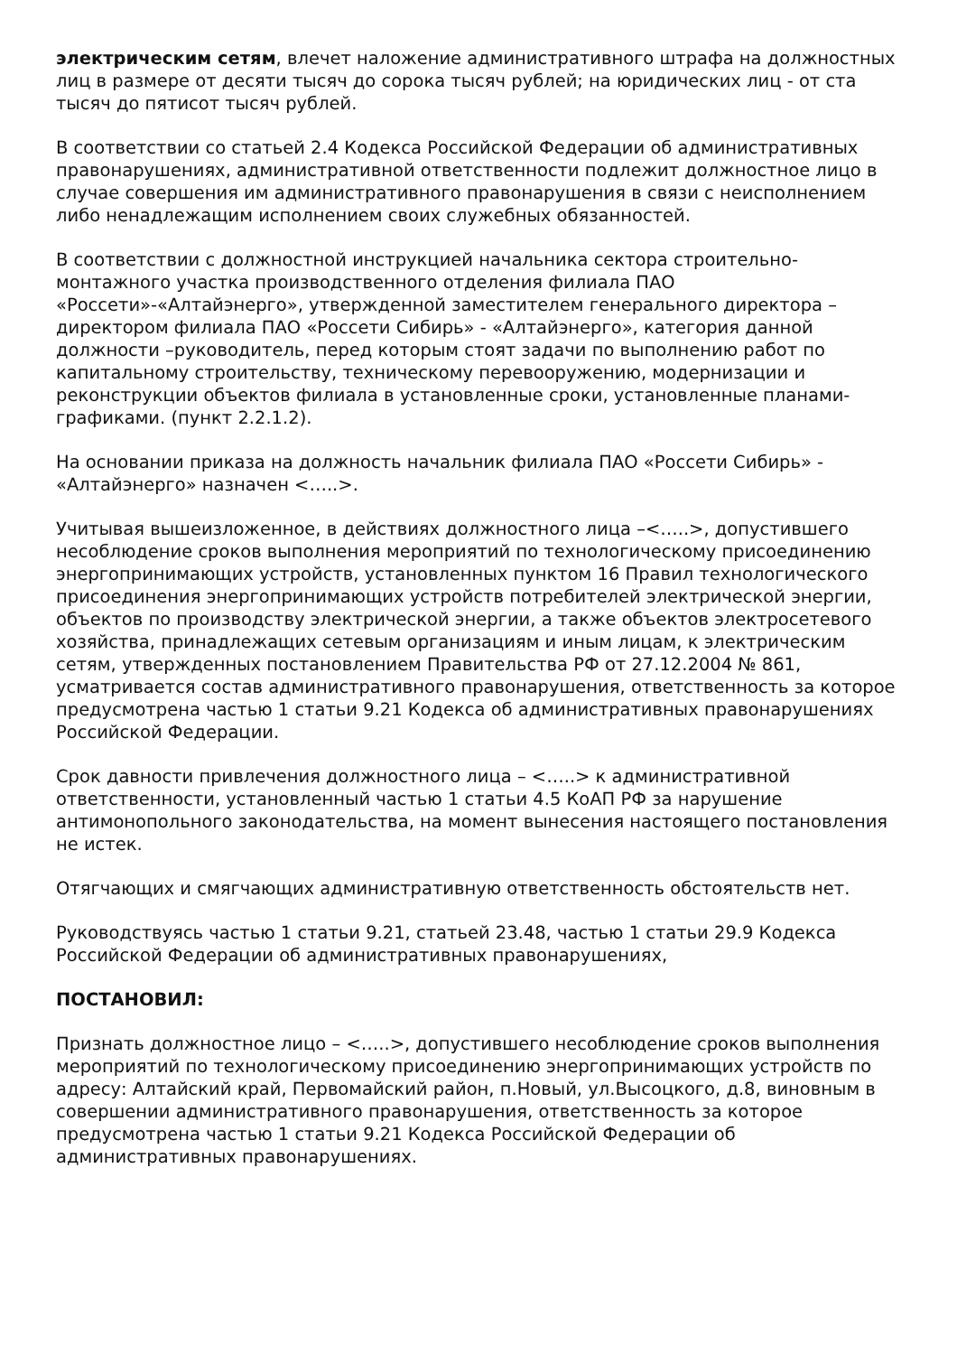электрическим сетям, влечет наложение административного штрафа на должностных лиц в размере от десяти тысяч до сорока тысяч рублей; на юридических лиц - от ста тысяч до пятисот тысяч рублей.
В соответствии со статьей 2.4 Кодекса Российской Федерации об административных правонарушениях, административной ответственности подлежит должностное лицо в случае совершения им административного правонарушения в связи с неисполнением либо ненадлежащим исполнением своих служебных обязанностей.
В соответствии с должностной инструкцией начальника сектора строительно-монтажного участка производственного отделения филиала ПАО «Россети»-«Алтайэнерго», утвержденной заместителем генерального директора – директором филиала ПАО «Россети Сибирь» - «Алтайэнерго», категория данной должности –руководитель, перед которым стоят задачи по выполнению работ по капитальному строительству, техническому перевооружению, модернизации и реконструкции объектов филиала в установленные сроки, установленные планами-графиками. (пункт 2.2.1.2).
На основании приказа на должность начальник филиала ПАО «Россети Сибирь» - «Алтайэнерго» назначен <…..>.
Учитывая вышеизложенное, в действиях должностного лица –<…..>, допустившего несоблюдение сроков выполнения мероприятий по технологическому присоединению энергопринимающих устройств, установленных пунктом 16 Правил технологического присоединения энергопринимающих устройств потребителей электрической энергии, объектов по производству электрической энергии, а также объектов электросетевого хозяйства, принадлежащих сетевым организациям и иным лицам, к электрическим сетям, утвержденных постановлением Правительства РФ от 27.12.2004 № 861, усматривается состав административного правонарушения, ответственность за которое предусмотрена частью 1 статьи 9.21 Кодекса об административных правонарушениях Российской Федерации.
Срок давности привлечения должностного лица – <…..> к административной ответственности, установленный частью 1 статьи 4.5 КоАП РФ за нарушение антимонопольного законодательства, на момент вынесения настоящего постановления не истек.
Отягчающих и смягчающих административную ответственность обстоятельств нет.
Руководствуясь частью 1 статьи 9.21, статьей 23.48, частью 1 статьи 29.9 Кодекса Российской Федерации об административных правонарушениях,
ПОСТАНОВИЛ:
Признать должностное лицо – <…..>, допустившего несоблюдение сроков выполнения мероприятий по технологическому присоединению энергопринимающих устройств по адресу: Алтайский край, Первомайский район, п.Новый, ул.Высоцкого, д.8, виновным в совершении административного правонарушения, ответственность за которое предусмотрена частью 1 статьи 9.21 Кодекса Российской Федерации об административных правонарушениях.